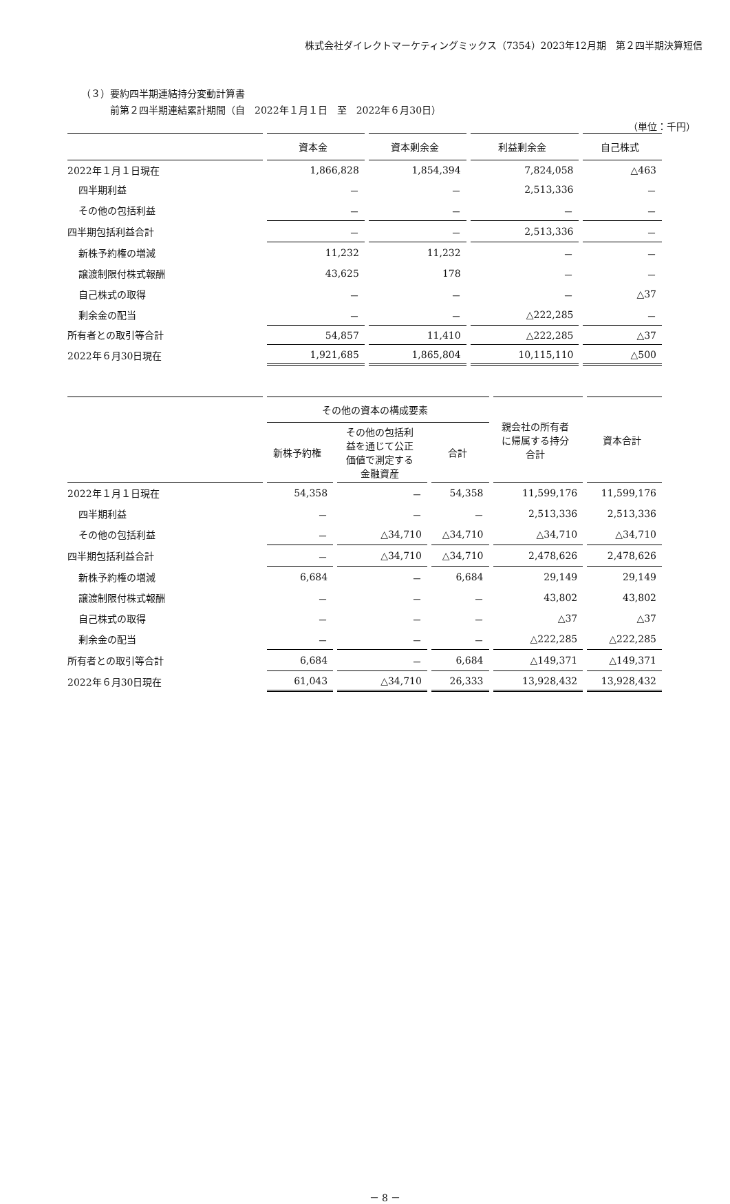株式会社ダイレクトマーケティングミックス（7354）2023年12月期　第２四半期決算短信
（３）要約四半期連結持分変動計算書
前第２四半期連結累計期間（自　2022年１月１日　至　2022年６月30日）
（単位：千円）
| | 資本金 | 資本剰余金 | 利益剰余金 | 自己株式 |
| --- | --- | --- | --- | --- |
| 2022年１月１日現在 | 1,866,828 | 1,854,394 | 7,824,058 | △463 |
| 四半期利益 | － | － | 2,513,336 | － |
| その他の包括利益 | － | － | － | － |
| 四半期包括利益合計 | － | － | 2,513,336 | － |
| 新株予約権の増減 | 11,232 | 11,232 | － | － |
| 譲渡制限付株式報酬 | 43,625 | 178 | － | － |
| 自己株式の取得 | － | － | － | △37 |
| 剰余金の配当 | － | － | △222,285 | － |
| 所有者との取引等合計 | 54,857 | 11,410 | △222,285 | △37 |
| 2022年６月30日現在 | 1,921,685 | 1,865,804 | 10,115,110 | △500 |
| | その他の資本の構成要素 | | | 親会社の所有者 に帰属する持分 合計 | 資本合計 |
| --- | --- | --- | --- | --- | --- |
| | 新株予約権 | その他の包括利 益を通じて公正 価値で測定する 金融資産 | 合計 | | |
| 2022年１月１日現在 | 54,358 | － | 54,358 | 11,599,176 | 11,599,176 |
| 四半期利益 | － | － | － | 2,513,336 | 2,513,336 |
| その他の包括利益 | － | △34,710 | △34,710 | △34,710 | △34,710 |
| 四半期包括利益合計 | － | △34,710 | △34,710 | 2,478,626 | 2,478,626 |
| 新株予約権の増減 | 6,684 | － | 6,684 | 29,149 | 29,149 |
| 譲渡制限付株式報酬 | － | － | － | 43,802 | 43,802 |
| 自己株式の取得 | － | － | － | △37 | △37 |
| 剰余金の配当 | － | － | － | △222,285 | △222,285 |
| 所有者との取引等合計 | 6,684 | － | 6,684 | △149,371 | △149,371 |
| 2022年６月30日現在 | 61,043 | △34,710 | 26,333 | 13,928,432 | 13,928,432 |
－ 8 －